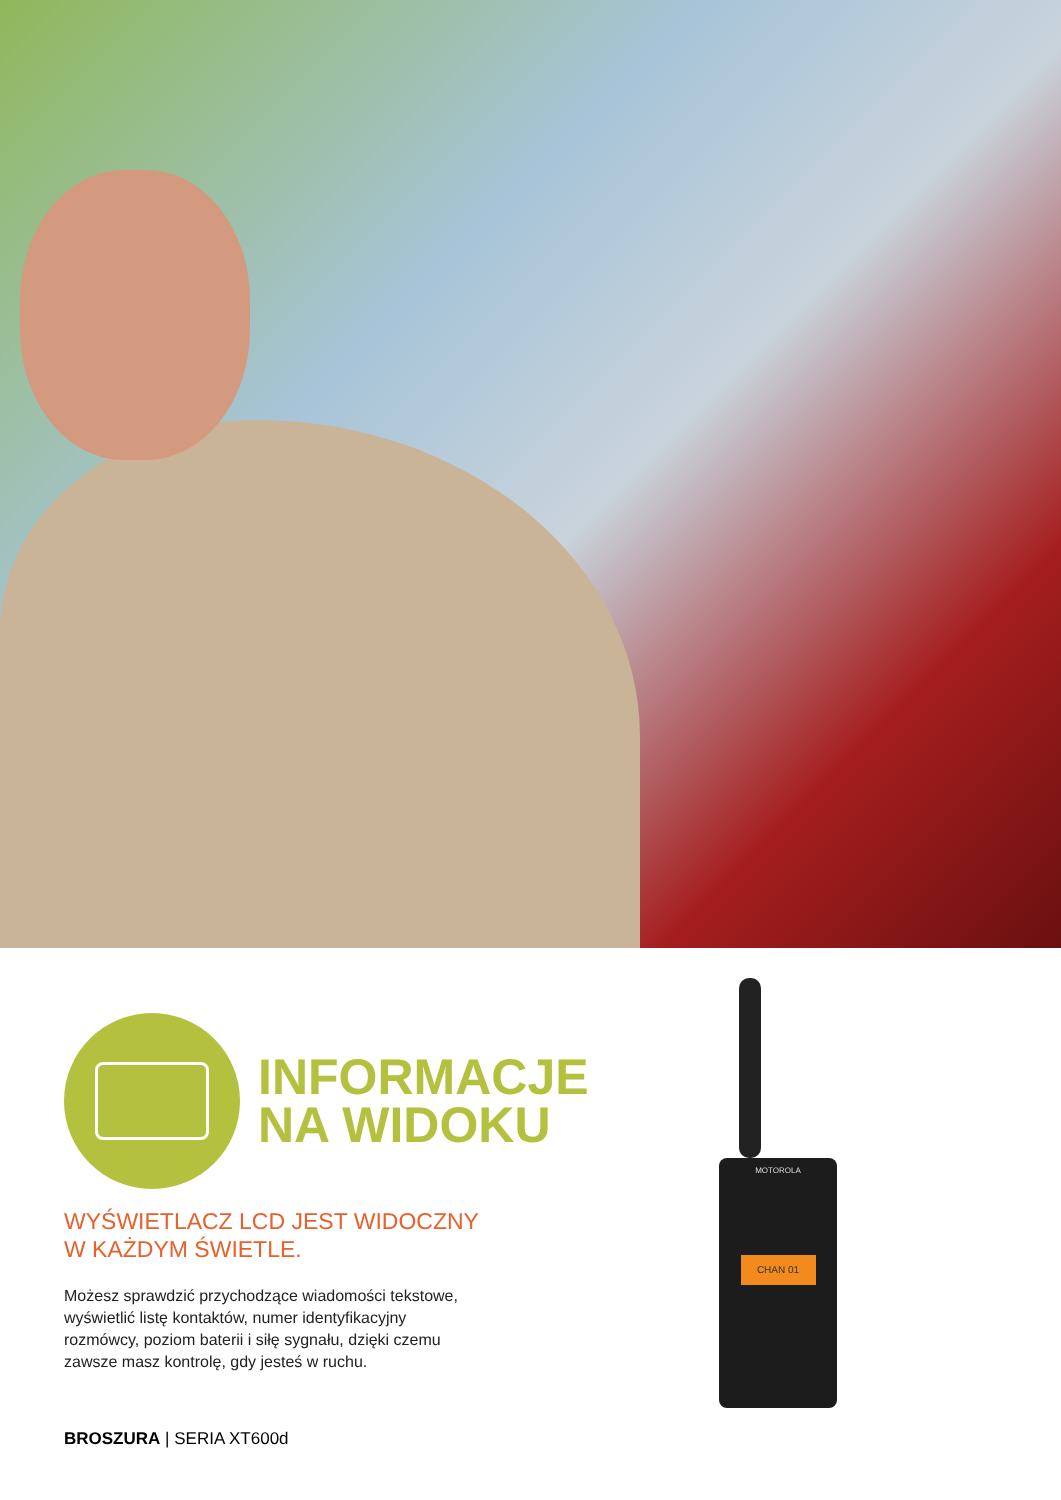INFORMACJE
NA WIDOKU
WYŚWIETLACZ LCD JEST WIDOCZNY
W KAŻDYM ŚWIETLE.
Możesz sprawdzić przychodzące wiadomości tekstowe,
wyświetlić listę kontaktów, numer identyfikacyjny
rozmówcy, poziom baterii i siłę sygnału, dzięki czemu
zawsze masz kontrolę, gdy jesteś w ruchu.
BROSZURA | SERIA XT600d
MOTOROLA
CHAN 01